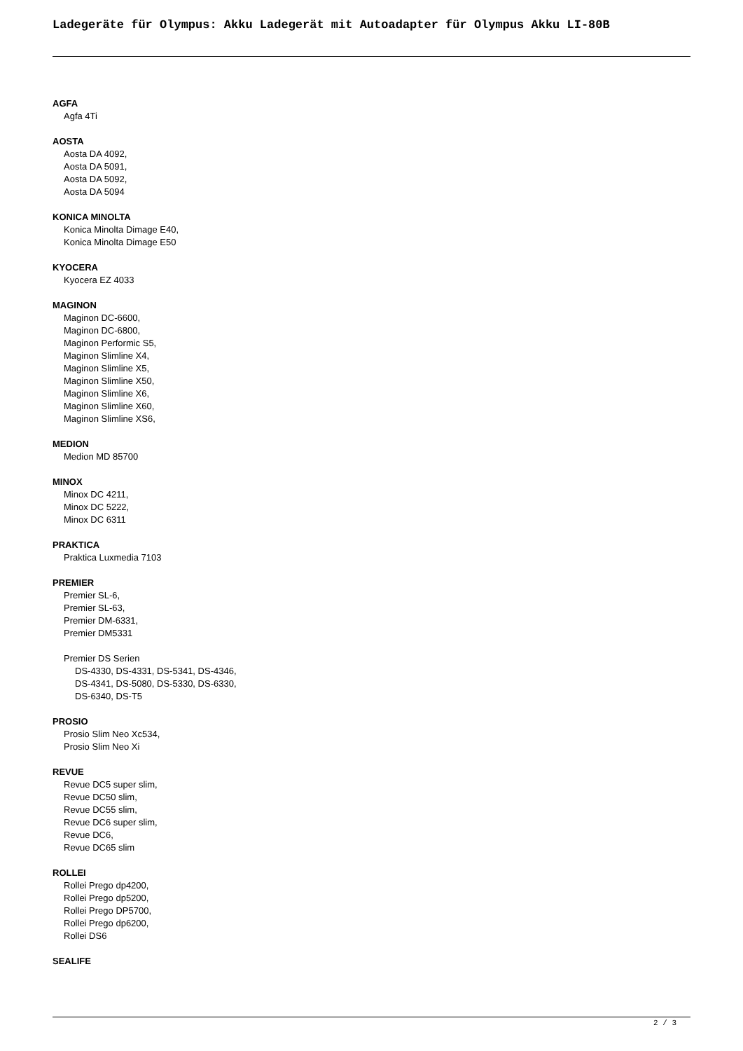Ladegeräte für Olympus: Akku Ladegerät mit Autoadapter für Olympus Akku LI-80B
AGFA
Agfa 4Ti
AOSTA
Aosta DA 4092,
Aosta DA 5091,
Aosta DA 5092,
Aosta DA 5094
KONICA MINOLTA
Konica Minolta Dimage E40,
Konica Minolta Dimage E50
KYOCERA
Kyocera EZ 4033
MAGINON
Maginon DC-6600,
Maginon DC-6800,
Maginon Performic S5,
Maginon Slimline X4,
Maginon Slimline X5,
Maginon Slimline X50,
Maginon Slimline X6,
Maginon Slimline X60,
Maginon Slimline XS6,
MEDION
Medion MD 85700
MINOX
Minox DC 4211,
Minox DC 5222,
Minox DC 6311
PRAKTICA
Praktica Luxmedia 7103
PREMIER
Premier SL-6,
Premier SL-63,
Premier DM-6331,
Premier DM5331
Premier DS Serien
DS-4330, DS-4331, DS-5341, DS-4346,
DS-4341, DS-5080, DS-5330, DS-6330,
DS-6340, DS-T5
PROSIO
Prosio Slim Neo Xc534,
Prosio Slim Neo Xi
REVUE
Revue DC5 super slim,
Revue DC50 slim,
Revue DC55 slim,
Revue DC6 super slim,
Revue DC6,
Revue DC65 slim
ROLLEI
Rollei Prego dp4200,
Rollei Prego dp5200,
Rollei Prego DP5700,
Rollei Prego dp6200,
Rollei DS6
SEALIFE
2 / 3